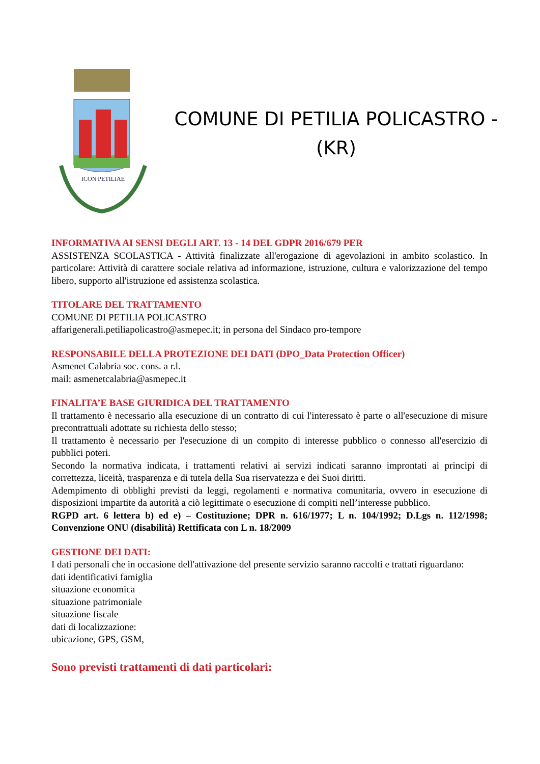ICON PETILIAE
COMUNE DI PETILIA POLICASTRO -
(KR)
INFORMATIVA AI SENSI DEGLI ART. 13 - 14 DEL GDPR 2016/679 PER
ASSISTENZA SCOLASTICA - Attività finalizzate all'erogazione di agevolazioni in ambito scolastico. In particolare: Attività di carattere sociale relativa ad informazione, istruzione, cultura e valorizzazione del tempo libero, supporto all'istruzione ed assistenza scolastica.
TITOLARE DEL TRATTAMENTO
COMUNE DI PETILIA POLICASTRO
affarigenerali.petiliapolicastro@asmepec.it; in persona del Sindaco pro-tempore
RESPONSABILE DELLA PROTEZIONE DEI DATI (DPO_Data Protection Officer)
Asmenet Calabria soc. cons. a r.l.
mail: asmenetcalabria@asmepec.it
FINALITA’E BASE GIURIDICA DEL TRATTAMENTO
Il trattamento è necessario alla esecuzione di un contratto di cui l'interessato è parte o all'esecuzione di misure precontrattuali adottate su richiesta dello stesso;
Il trattamento è necessario per l'esecuzione di un compito di interesse pubblico o connesso all'esercizio di pubblici poteri.
Secondo la normativa indicata, i trattamenti relativi ai servizi indicati saranno improntati ai principi di correttezza, liceità, trasparenza e di tutela della Sua riservatezza e dei Suoi diritti.
Adempimento di obblighi previsti da leggi, regolamenti e normativa comunitaria, ovvero in esecuzione di disposizioni impartite da autorità a ciò legittimate o esecuzione di compiti nell’interesse pubblico.
RGPD art. 6 lettera b) ed e) – Costituzione; DPR n. 616/1977; L n. 104/1992; D.Lgs n. 112/1998; Convenzione ONU (disabilità) Rettificata con L n. 18/2009
GESTIONE DEI DATI:
I dati personali che in occasione dell'attivazione del presente servizio saranno raccolti e trattati riguardano:
dati identificativi famiglia
situazione economica
situazione patrimoniale
situazione fiscale
dati di localizzazione:
ubicazione, GPS, GSM,
Sono previsti trattamenti di dati particolari: